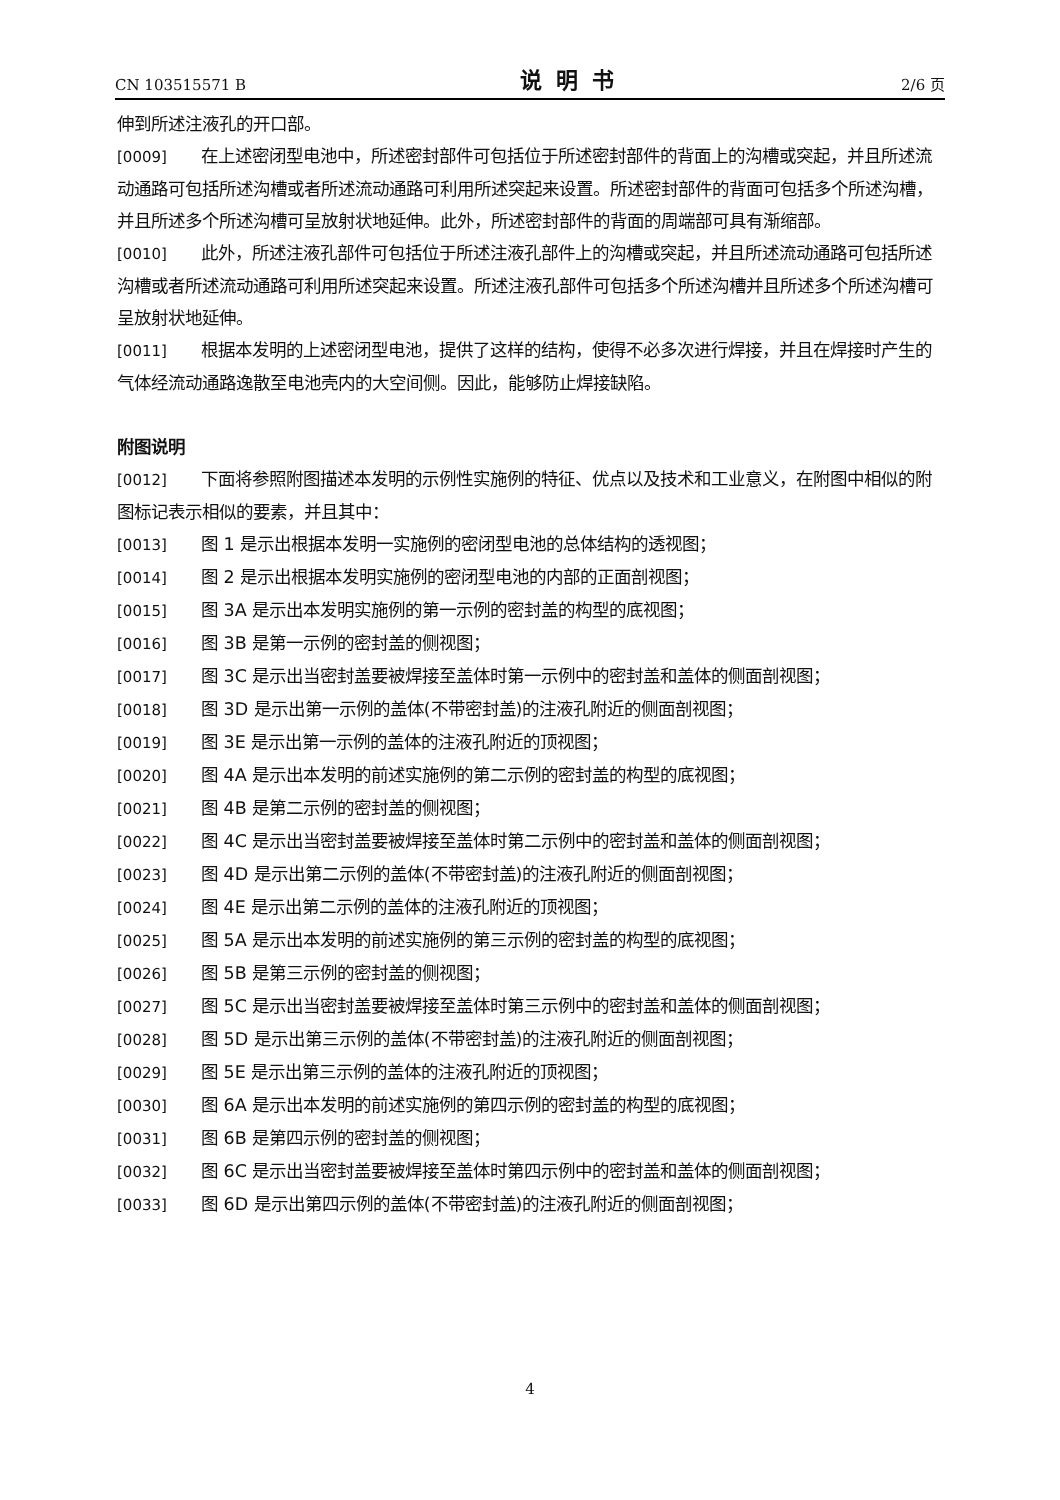CN 103515571 B 说明书 2/6 页
伸到所述注液孔的开口部。
[0009] 在上述密闭型电池中，所述密封部件可包括位于所述密封部件的背面上的沟槽或突起，并且所述流动通路可包括所述沟槽或者所述流动通路可利用所述突起来设置。所述密封部件的背面可包括多个所述沟槽，并且所述多个所述沟槽可呈放射状地延伸。此外，所述密封部件的背面的周端部可具有渐缩部。
[0010] 此外，所述注液孔部件可包括位于所述注液孔部件上的沟槽或突起，并且所述流动通路可包括所述沟槽或者所述流动通路可利用所述突起来设置。所述注液孔部件可包括多个所述沟槽并且所述多个所述沟槽可呈放射状地延伸。
[0011] 根据本发明的上述密闭型电池，提供了这样的结构，使得不必多次进行焊接，并且在焊接时产生的气体经流动通路逸散至电池壳内的大空间侧。因此，能够防止焊接缺陷。
附图说明
[0012] 下面将参照附图描述本发明的示例性实施例的特征、优点以及技术和工业意义，在附图中相似的附图标记表示相似的要素，并且其中：
[0013] 图 1 是示出根据本发明一实施例的密闭型电池的总体结构的透视图；
[0014] 图 2 是示出根据本发明实施例的密闭型电池的内部的正面剖视图；
[0015] 图 3A 是示出本发明实施例的第一示例的密封盖的构型的底视图；
[0016] 图 3B 是第一示例的密封盖的侧视图；
[0017] 图 3C 是示出当密封盖要被焊接至盖体时第一示例中的密封盖和盖体的侧面剖视图；
[0018] 图 3D 是示出第一示例的盖体(不带密封盖)的注液孔附近的侧面剖视图；
[0019] 图 3E 是示出第一示例的盖体的注液孔附近的顶视图；
[0020] 图 4A 是示出本发明的前述实施例的第二示例的密封盖的构型的底视图；
[0021] 图 4B 是第二示例的密封盖的侧视图；
[0022] 图 4C 是示出当密封盖要被焊接至盖体时第二示例中的密封盖和盖体的侧面剖视图；
[0023] 图 4D 是示出第二示例的盖体(不带密封盖)的注液孔附近的侧面剖视图；
[0024] 图 4E 是示出第二示例的盖体的注液孔附近的顶视图；
[0025] 图 5A 是示出本发明的前述实施例的第三示例的密封盖的构型的底视图；
[0026] 图 5B 是第三示例的密封盖的侧视图；
[0027] 图 5C 是示出当密封盖要被焊接至盖体时第三示例中的密封盖和盖体的侧面剖视图；
[0028] 图 5D 是示出第三示例的盖体(不带密封盖)的注液孔附近的侧面剖视图；
[0029] 图 5E 是示出第三示例的盖体的注液孔附近的顶视图；
[0030] 图 6A 是示出本发明的前述实施例的第四示例的密封盖的构型的底视图；
[0031] 图 6B 是第四示例的密封盖的侧视图；
[0032] 图 6C 是示出当密封盖要被焊接至盖体时第四示例中的密封盖和盖体的侧面剖视图；
[0033] 图 6D 是示出第四示例的盖体(不带密封盖)的注液孔附近的侧面剖视图；
4